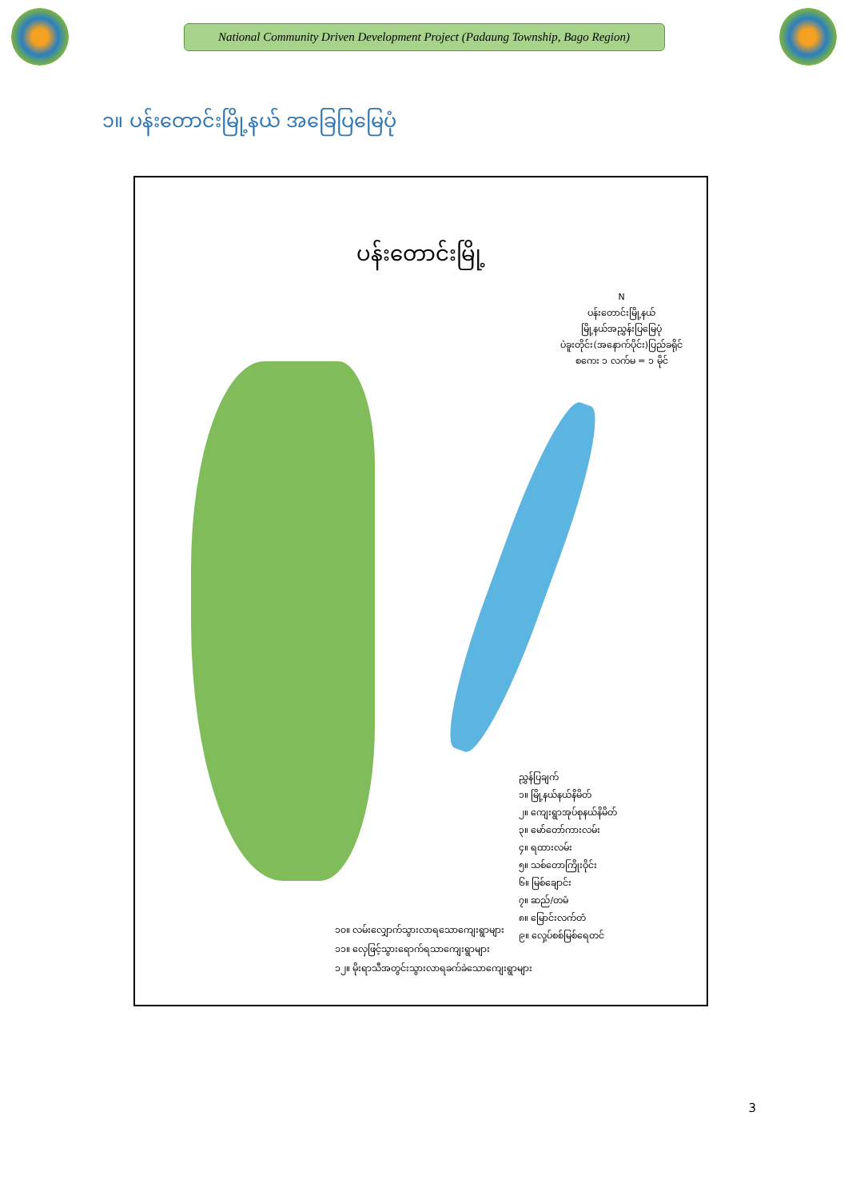National Community Driven Development Project (Padaung Township, Bago Region)
၁။ ပန်းတောင်းမြို့နယ် အခြေပြမြေပုံ
ပန်းတောင်းမြို့
N
ပန်းတောင်းမြို့နယ်
မြို့နယ်အညွှန်းပြမြေပုံ
ပဲခူးတိုင်း(အနောက်ပိုင်း)ပြည်ခရိုင်
စကေး ၁ လက်မ = ၁ မိုင်
ညွှန်ပြချက်
၁။ မြို့နယ်နယ်နိမိတ်
၂။ ကျေးရွာအုပ်စုနယ်နိမိတ်
၃။ မော်တော်ကားလမ်း
၄။ ရထားလမ်း
၅။ သစ်တောကြိုးဝိုင်း
၆။ မြစ်ချောင်း
၇။ ဆည်/တမံ
၈။ မြောင်းလက်တံ
၉။ လှေ့ပ်စစ်မြစ်ရေတင်
၁၀။ လမ်းလျှောက်သွားလာရသောကျေးရွာများ
၁၁။ လှေဖြင့်သွားရောက်ရသာကျေးရွာများ
၁၂။ မိုးရာသီအတွင်းသွားလာရခက်ခဲသောကျေးရွာများ
3